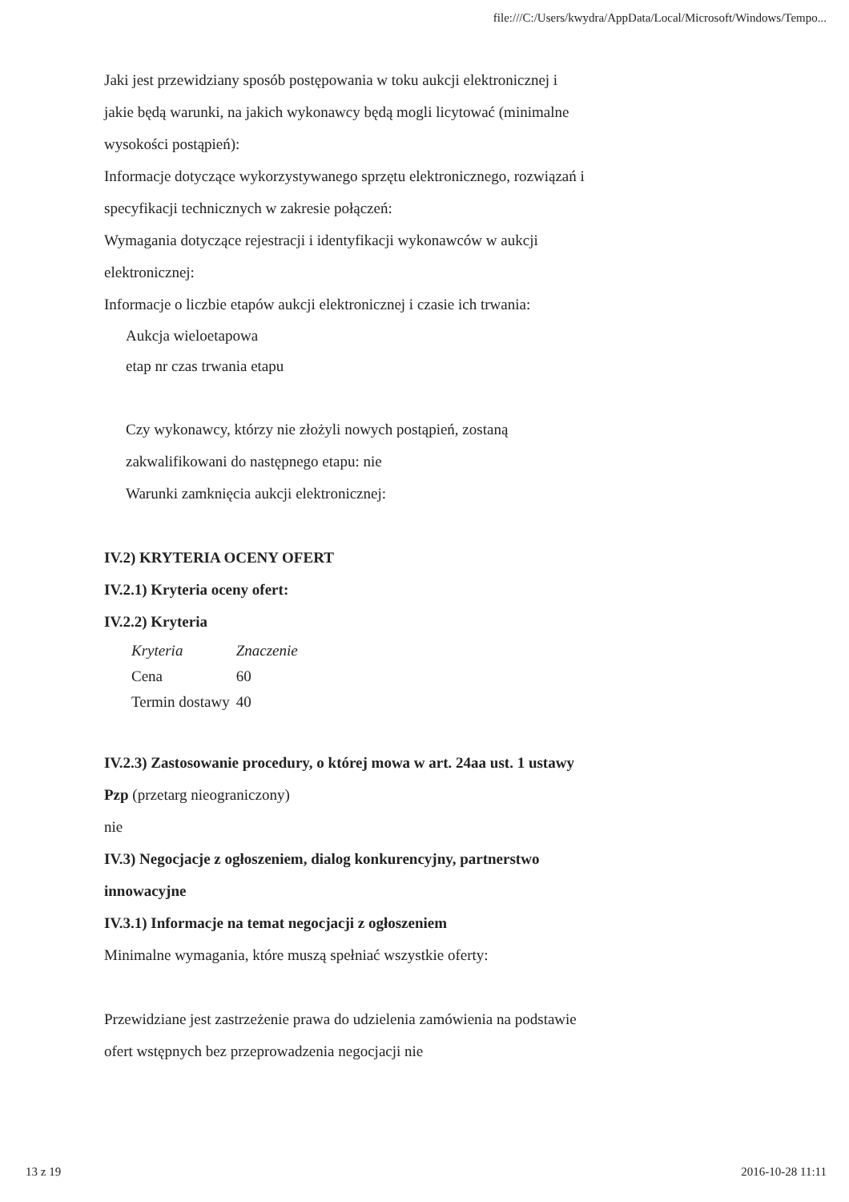file:///C:/Users/kwydra/AppData/Local/Microsoft/Windows/Tempo...
Jaki jest przewidziany sposób postępowania w toku aukcji elektronicznej i jakie będą warunki, na jakich wykonawcy będą mogli licytować (minimalne wysokości postąpień):
Informacje dotyczące wykorzystywanego sprzętu elektronicznego, rozwiązań i specyfikacji technicznych w zakresie połączeń:
Wymagania dotyczące rejestracji i identyfikacji wykonawców w aukcji elektronicznej:
Informacje o liczbie etapów aukcji elektronicznej i czasie ich trwania:
Aukcja wieloetapowa
etap nr czas trwania etapu
Czy wykonawcy, którzy nie złożyli nowych postąpień, zostaną zakwalifikowani do następnego etapu: nie
Warunki zamknięcia aukcji elektronicznej:
IV.2) KRYTERIA OCENY OFERT
IV.2.1) Kryteria oceny ofert:
IV.2.2) Kryteria
| Kryteria | Znaczenie |
| --- | --- |
| Cena | 60 |
| Termin dostawy | 40 |
IV.2.3) Zastosowanie procedury, o której mowa w art. 24aa ust. 1 ustawy Pzp (przetarg nieograniczony)
nie
IV.3) Negocjacje z ogłoszeniem, dialog konkurencyjny, partnerstwo innowacyjne
IV.3.1) Informacje na temat negocjacji z ogłoszeniem
Minimalne wymagania, które muszą spełniać wszystkie oferty:
Przewidziane jest zastrzeżenie prawa do udzielenia zamówienia na podstawie ofert wstępnych bez przeprowadzenia negocjacji nie
13 z 19 2016-10-28 11:11